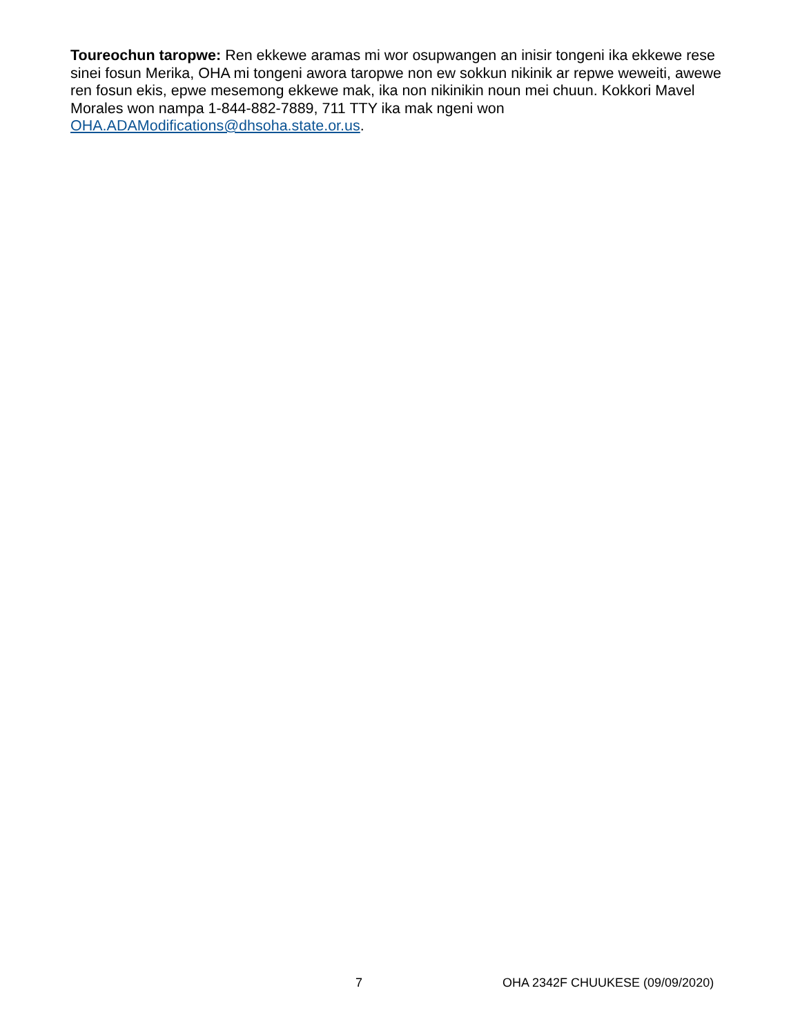Toureochun taropwe: Ren ekkewe aramas mi wor osupwangen an inisir tongeni ika ekkewe rese sinei fosun Merika, OHA mi tongeni awora taropwe non ew sokkun nikinik ar repwe weweiti, awewe ren fosun ekis, epwe mesemong ekkewe mak, ika non nikinikin noun mei chuun. Kokkori Mavel Morales won nampa 1-844-882-7889, 711 TTY ika mak ngeni won OHA.ADAModifications@dhsoha.state.or.us.
7 OHA 2342F CHUUKESE (09/09/2020)